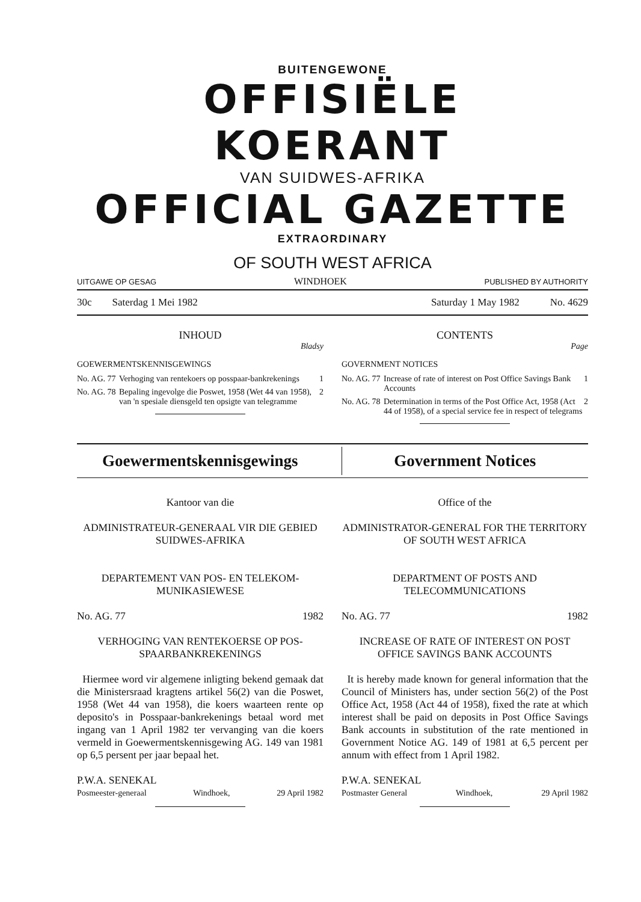BUITENGEWONE
OFFISIËLE KOERANT
VAN SUIDWES-AFRIKA
OFFICIAL GAZETTE
EXTRAORDINARY
OF SOUTH WEST AFRICA
UITGAWE OP GESAG WINDHOEK PUBLISHED BY AUTHORITY
30c Saterdag 1 Mei 1982 Saturday 1 May 1982 No. 4629
INHOUD
Bladsy
GOEWERMENTSKENNISGEWINGS
No. AG. 77 Verhoging van rentekoers op posspaar-bankrekenings 1
No. AG. 78 Bepaling ingevolge die Poswet, 1958 (Wet 44 van 1958), van 'n spesiale diensgeld ten opsigte van telegramme 2
CONTENTS
Page
GOVERNMENT NOTICES
No. AG. 77 Increase of rate of interest on Post Office Savings Bank Accounts 1
No. AG. 78 Determination in terms of the Post Office Act, 1958 (Act 44 of 1958), of a special service fee in respect of telegrams 2
Goewermentskennisgewings Government Notices
Kantoor van die
ADMINISTRATEUR-GENERAAL VIR DIE GEBIED SUIDWES-AFRIKA
DEPARTEMENT VAN POS- EN TELEKOM-MUNIKASIEWESE
No. AG. 77 1982
VERHOGING VAN RENTEKOERSE OP POS-SPAARBANKREKENINGS
Hiermee word vir algemene inligting bekend gemaak dat die Ministersraad kragtens artikel 56(2) van die Poswet, 1958 (Wet 44 van 1958), die koers waarteen rente op deposito's in Posspaar-bankrekenings betaal word met ingang van 1 April 1982 ter vervanging van die koers vermeld in Goewermentskennisgewing AG. 149 van 1981 op 6,5 persent per jaar bepaal het.
P.W.A. SENEKAL
Posmeester-generaal Windhoek, 29 April 1982
Office of the
ADMINISTRATOR-GENERAL FOR THE TERRITORY OF SOUTH WEST AFRICA
DEPARTMENT OF POSTS AND TELECOMMUNICATIONS
No. AG. 77 1982
INCREASE OF RATE OF INTEREST ON POST OFFICE SAVINGS BANK ACCOUNTS
It is hereby made known for general information that the Council of Ministers has, under section 56(2) of the Post Office Act, 1958 (Act 44 of 1958), fixed the rate at which interest shall be paid on deposits in Post Office Savings Bank accounts in substitution of the rate mentioned in Government Notice AG. 149 of 1981 at 6,5 percent per annum with effect from 1 April 1982.
P.W.A. SENEKAL
Postmaster General Windhoek, 29 April 1982